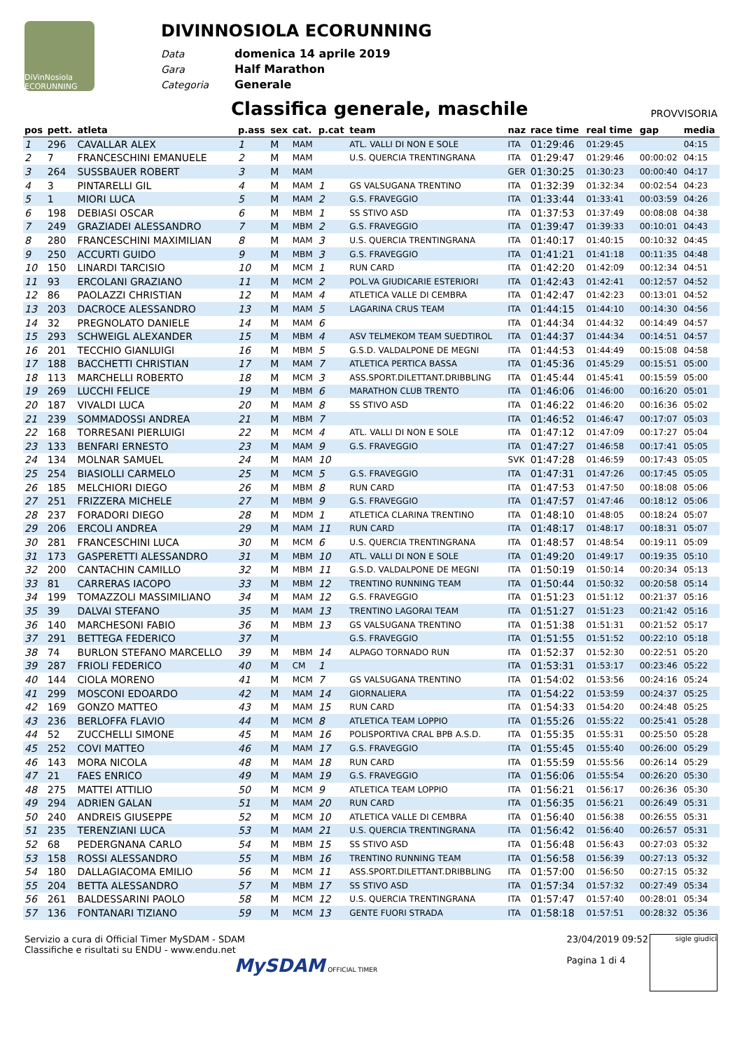DiVinNosiola ECORUNNING
DIVINNOSIOLA ECORUNNING
Data domenica 14 aprile 2019
Gara Half Marathon
Categoria Generale
Classifica generale, maschile
PROVVISORIA
| pos | pett. | atleta | p.ass | sex | cat. | p.cat | team | naz | race time | real time | gap | media |
| --- | --- | --- | --- | --- | --- | --- | --- | --- | --- | --- | --- | --- |
| 1 | 296 | CAVALLAR ALEX | 1 | M | MAM | | ATL. VALLI DI NON E SOLE | ITA | 01:29:46 | 01:29:45 | | 04:15 |
| 2 | 7 | FRANCESCHINI EMANUELE | 2 | M | MAM | | U.S. QUERCIA TRENTINGRANA | ITA | 01:29:47 | 01:29:46 | 00:00:02 | 04:15 |
| 3 | 264 | SUSSBAUER ROBERT | 3 | M | MAM | | | GER | 01:30:25 | 01:30:23 | 00:00:40 | 04:17 |
| 4 | 3 | PINTARELLI GIL | 4 | M | MAM | 1 | GS VALSUGANA TRENTINO | ITA | 01:32:39 | 01:32:34 | 00:02:54 | 04:23 |
| 5 | 1 | MIORI LUCA | 5 | M | MAM | 2 | G.S. FRAVEGGIO | ITA | 01:33:44 | 01:33:41 | 00:03:59 | 04:26 |
| 6 | 198 | DEBIASI OSCAR | 6 | M | MBM | 1 | SS STIVO ASD | ITA | 01:37:53 | 01:37:49 | 00:08:08 | 04:38 |
| 7 | 249 | GRAZIADEI ALESSANDRO | 7 | M | MBM | 2 | G.S. FRAVEGGIO | ITA | 01:39:47 | 01:39:33 | 00:10:01 | 04:43 |
| 8 | 280 | FRANCESCHINI MAXIMILIAN | 8 | M | MAM | 3 | U.S. QUERCIA TRENTINGRANA | ITA | 01:40:17 | 01:40:15 | 00:10:32 | 04:45 |
| 9 | 250 | ACCURTI GUIDO | 9 | M | MBM | 3 | G.S. FRAVEGGIO | ITA | 01:41:21 | 01:41:18 | 00:11:35 | 04:48 |
| 10 | 150 | LINARDI TARCISIO | 10 | M | MCM | 1 | RUN CARD | ITA | 01:42:20 | 01:42:09 | 00:12:34 | 04:51 |
| 11 | 93 | ERCOLANI GRAZIANO | 11 | M | MCM | 2 | POL.VA GIUDICARIE ESTERIORI | ITA | 01:42:43 | 01:42:41 | 00:12:57 | 04:52 |
| 12 | 86 | PAOLAZZI CHRISTIAN | 12 | M | MAM | 4 | ATLETICA VALLE DI CEMBRA | ITA | 01:42:47 | 01:42:23 | 00:13:01 | 04:52 |
| 13 | 203 | DACROCE ALESSANDRO | 13 | M | MAM | 5 | LAGARINA CRUS TEAM | ITA | 01:44:15 | 01:44:10 | 00:14:30 | 04:56 |
| 14 | 32 | PREGNOLATO DANIELE | 14 | M | MAM | 6 | | ITA | 01:44:34 | 01:44:32 | 00:14:49 | 04:57 |
| 15 | 293 | SCHWEIGL ALEXANDER | 15 | M | MBM | 4 | ASV TELMEKOM TEAM SUEDTIROL | ITA | 01:44:37 | 01:44:34 | 00:14:51 | 04:57 |
| 16 | 201 | TECCHIO GIANLUIGI | 16 | M | MBM | 5 | G.S.D. VALDALPONE DE MEGNI | ITA | 01:44:53 | 01:44:49 | 00:15:08 | 04:58 |
| 17 | 188 | BACCHETTI CHRISTIAN | 17 | M | MAM | 7 | ATLETICA PERTICA BASSA | ITA | 01:45:36 | 01:45:29 | 00:15:51 | 05:00 |
| 18 | 113 | MARCHELLI ROBERTO | 18 | M | MCM | 3 | ASS.SPORT.DILETTANT.DRIBBLING | ITA | 01:45:44 | 01:45:41 | 00:15:59 | 05:00 |
| 19 | 269 | LUCCHI FELICE | 19 | M | MBM | 6 | MARATHON CLUB TRENTO | ITA | 01:46:06 | 01:46:00 | 00:16:20 | 05:01 |
| 20 | 187 | VIVALDI LUCA | 20 | M | MAM | 8 | SS STIVO ASD | ITA | 01:46:22 | 01:46:20 | 00:16:36 | 05:02 |
| 21 | 239 | SOMMADOSSI ANDREA | 21 | M | MBM | 7 | | ITA | 01:46:52 | 01:46:47 | 00:17:07 | 05:03 |
| 22 | 168 | TORRESANI PIERLUIGI | 22 | M | MCM | 4 | ATL. VALLI DI NON E SOLE | ITA | 01:47:12 | 01:47:09 | 00:17:27 | 05:04 |
| 23 | 133 | BENFARI ERNESTO | 23 | M | MAM | 9 | G.S. FRAVEGGIO | ITA | 01:47:27 | 01:46:58 | 00:17:41 | 05:05 |
| 24 | 134 | MOLNAR SAMUEL | 24 | M | MAM | 10 | | SVK | 01:47:28 | 01:46:59 | 00:17:43 | 05:05 |
| 25 | 254 | BIASIOLLI CARMELO | 25 | M | MCM | 5 | G.S. FRAVEGGIO | ITA | 01:47:31 | 01:47:26 | 00:17:45 | 05:05 |
| 26 | 185 | MELCHIORI DIEGO | 26 | M | MBM | 8 | RUN CARD | ITA | 01:47:53 | 01:47:50 | 00:18:08 | 05:06 |
| 27 | 251 | FRIZZERA MICHELE | 27 | M | MBM | 9 | G.S. FRAVEGGIO | ITA | 01:47:57 | 01:47:46 | 00:18:12 | 05:06 |
| 28 | 237 | FORADORI DIEGO | 28 | M | MDM | 1 | ATLETICA CLARINA TRENTINO | ITA | 01:48:10 | 01:48:05 | 00:18:24 | 05:07 |
| 29 | 206 | ERCOLI ANDREA | 29 | M | MAM | 11 | RUN CARD | ITA | 01:48:17 | 01:48:17 | 00:18:31 | 05:07 |
| 30 | 281 | FRANCESCHINI LUCA | 30 | M | MCM | 6 | U.S. QUERCIA TRENTINGRANA | ITA | 01:48:57 | 01:48:54 | 00:19:11 | 05:09 |
| 31 | 173 | GASPERETTI ALESSANDRO | 31 | M | MBM | 10 | ATL. VALLI DI NON E SOLE | ITA | 01:49:20 | 01:49:17 | 00:19:35 | 05:10 |
| 32 | 200 | CANTACHIN CAMILLO | 32 | M | MBM | 11 | G.S.D. VALDALPONE DE MEGNI | ITA | 01:50:19 | 01:50:14 | 00:20:34 | 05:13 |
| 33 | 81 | CARRERAS IACOPO | 33 | M | MBM | 12 | TRENTINO RUNNING TEAM | ITA | 01:50:44 | 01:50:32 | 00:20:58 | 05:14 |
| 34 | 199 | TOMAZZOLI MASSIMILIANO | 34 | M | MAM | 12 | G.S. FRAVEGGIO | ITA | 01:51:23 | 01:51:12 | 00:21:37 | 05:16 |
| 35 | 39 | DALVAI STEFANO | 35 | M | MAM | 13 | TRENTINO LAGORAI TEAM | ITA | 01:51:27 | 01:51:23 | 00:21:42 | 05:16 |
| 36 | 140 | MARCHESONI FABIO | 36 | M | MBM | 13 | GS VALSUGANA TRENTINO | ITA | 01:51:38 | 01:51:31 | 00:21:52 | 05:17 |
| 37 | 291 | BETTEGA FEDERICO | 37 | M | | | G.S. FRAVEGGIO | ITA | 01:51:55 | 01:51:52 | 00:22:10 | 05:18 |
| 38 | 74 | BURLON STEFANO MARCELLO | 39 | M | MBM | 14 | ALPAGO TORNADO RUN | ITA | 01:52:37 | 01:52:30 | 00:22:51 | 05:20 |
| 39 | 287 | FRIOLI FEDERICO | 40 | M | CM | 1 | | ITA | 01:53:31 | 01:53:17 | 00:23:46 | 05:22 |
| 40 | 144 | CIOLA MORENO | 41 | M | MCM | 7 | GS VALSUGANA TRENTINO | ITA | 01:54:02 | 01:53:56 | 00:24:16 | 05:24 |
| 41 | 299 | MOSCONI EDOARDO | 42 | M | MAM | 14 | GIORNALIERA | ITA | 01:54:22 | 01:53:59 | 00:24:37 | 05:25 |
| 42 | 169 | GONZO MATTEO | 43 | M | MAM | 15 | RUN CARD | ITA | 01:54:33 | 01:54:20 | 00:24:48 | 05:25 |
| 43 | 236 | BERLOFFA FLAVIO | 44 | M | MCM | 8 | ATLETICA TEAM LOPPIO | ITA | 01:55:26 | 01:55:22 | 00:25:41 | 05:28 |
| 44 | 52 | ZUCCHELLI SIMONE | 45 | M | MAM | 16 | POLISPORTIVA CRAL BPB A.S.D. | ITA | 01:55:35 | 01:55:31 | 00:25:50 | 05:28 |
| 45 | 252 | COVI MATTEO | 46 | M | MAM | 17 | G.S. FRAVEGGIO | ITA | 01:55:45 | 01:55:40 | 00:26:00 | 05:29 |
| 46 | 143 | MORA NICOLA | 48 | M | MAM | 18 | RUN CARD | ITA | 01:55:59 | 01:55:56 | 00:26:14 | 05:29 |
| 47 | 21 | FAES ENRICO | 49 | M | MAM | 19 | G.S. FRAVEGGIO | ITA | 01:56:06 | 01:55:54 | 00:26:20 | 05:30 |
| 48 | 275 | MATTEI ATTILIO | 50 | M | MCM | 9 | ATLETICA TEAM LOPPIO | ITA | 01:56:21 | 01:56:17 | 00:26:36 | 05:30 |
| 49 | 294 | ADRIEN GALAN | 51 | M | MAM | 20 | RUN CARD | ITA | 01:56:35 | 01:56:21 | 00:26:49 | 05:31 |
| 50 | 240 | ANDREIS GIUSEPPE | 52 | M | MCM | 10 | ATLETICA VALLE DI CEMBRA | ITA | 01:56:40 | 01:56:38 | 00:26:55 | 05:31 |
| 51 | 235 | TERENZIANI LUCA | 53 | M | MAM | 21 | U.S. QUERCIA TRENTINGRANA | ITA | 01:56:42 | 01:56:40 | 00:26:57 | 05:31 |
| 52 | 68 | PEDERGNANA CARLO | 54 | M | MBM | 15 | SS STIVO ASD | ITA | 01:56:48 | 01:56:43 | 00:27:03 | 05:32 |
| 53 | 158 | ROSSI ALESSANDRO | 55 | M | MBM | 16 | TRENTINO RUNNING TEAM | ITA | 01:56:58 | 01:56:39 | 00:27:13 | 05:32 |
| 54 | 180 | DALLAGIACOMA EMILIO | 56 | M | MCM | 11 | ASS.SPORT.DILETTANT.DRIBBLING | ITA | 01:57:00 | 01:56:50 | 00:27:15 | 05:32 |
| 55 | 204 | BETTA ALESSANDRO | 57 | M | MBM | 17 | SS STIVO ASD | ITA | 01:57:34 | 01:57:32 | 00:27:49 | 05:34 |
| 56 | 261 | BALDESSARINI PAOLO | 58 | M | MCM | 12 | U.S. QUERCIA TRENTINGRANA | ITA | 01:57:47 | 01:57:40 | 00:28:01 | 05:34 |
| 57 | 136 | FONTANARI TIZIANO | 59 | M | MCM | 13 | GENTE FUORI STRADA | ITA | 01:58:18 | 01:57:51 | 00:28:32 | 05:36 |
Servizio a cura di Official Timer MySDAM - SDAM
Classifiche e risultati su ENDU - www.endu.net
MySDAM OFFICIAL TIMER
23/04/2019 09:52
Pagina 1 di 4
sigle giudici